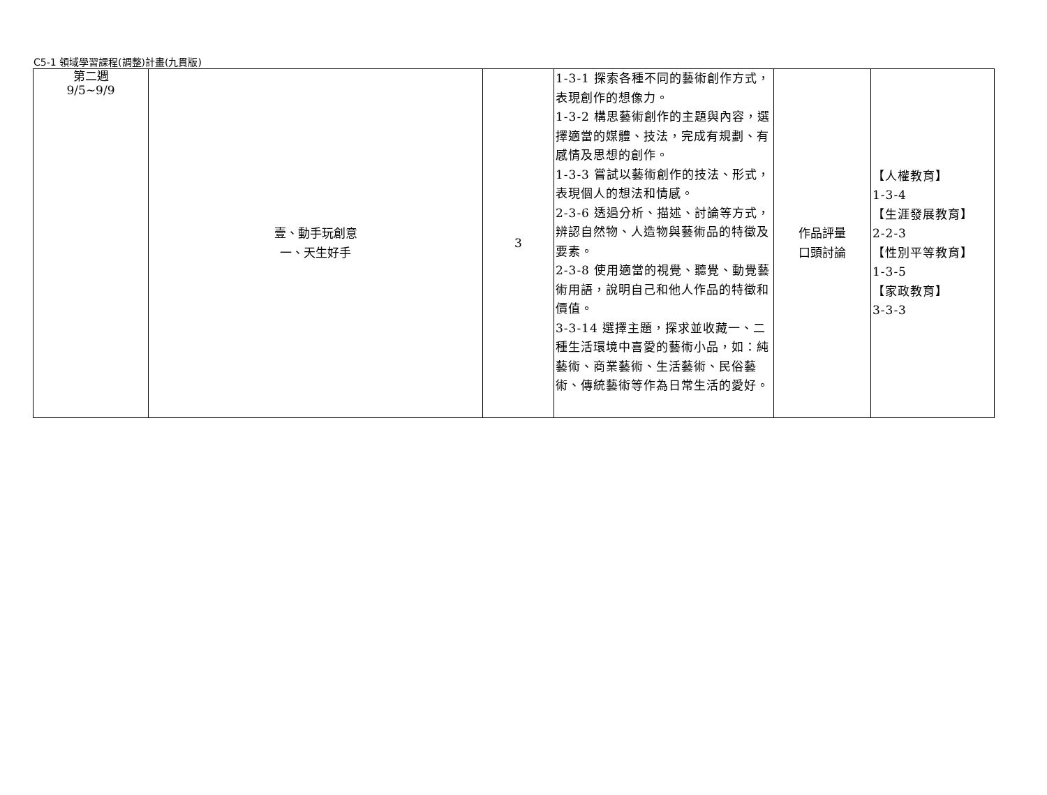C5-1 領域學習課程(調整)計畫(九貫版)
| 第二週 9/5~9/9 | 壹、動手玩創意 一、天生好手 | 3 | 1-3-1 探索各種不同的藝術創作方式，表現創作的想像力。 1-3-2 構思藝術創作的主題與內容，選擇適當的媒體、技法，完成有規劃、有感情及思想的創作。 1-3-3 嘗試以藝術創作的技法、形式，表現個人的想法和情感。 2-3-6 透過分析、描述、討論等方式，辨認自然物、人造物與藝術品的特徵及要素。 2-3-8 使用適當的視覺、聽覺、動覺藝術用語，說明自己和他人作品的特徵和價值。 3-3-14 選擇主題，探求並收藏一、二種生活環境中喜愛的藝術小品，如：純藝術、商業藝術、生活藝術、民俗藝術、傳統藝術等作為日常生活的愛好。 | 作品評量 口頭討論 | 【人權教育】 1-3-4 【生涯發展教育】 2-2-3 【性別平等教育】 1-3-5 【家政教育】 3-3-3 |